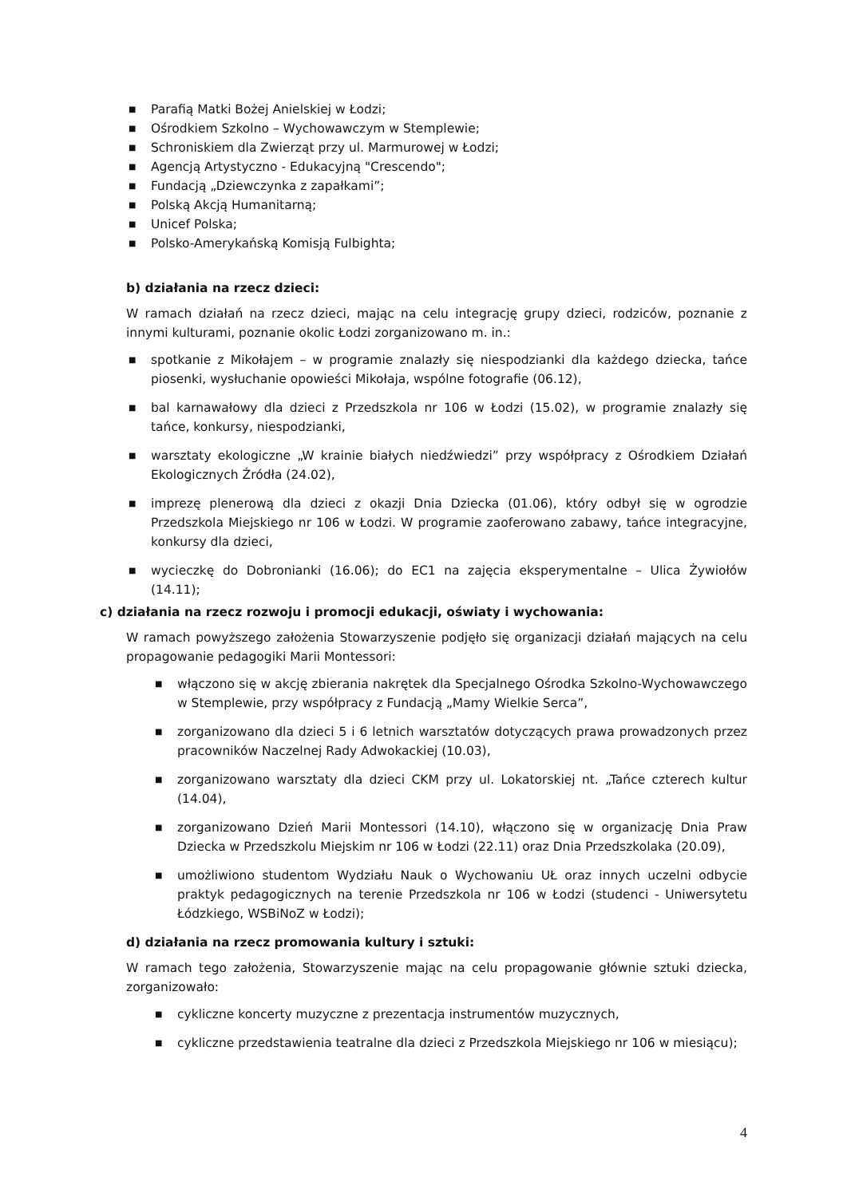■ Parafią Matki Bożej Anielskiej w Łodzi;
■ Ośrodkiem Szkolno – Wychowawczym w Stemplewie;
■ Schroniskiem dla Zwierząt przy ul. Marmurowej w Łodzi;
■ Agencją Artystyczno - Edukacyjną "Crescendo";
■ Fundacją „Dziewczynka z zapałkami”;
■ Polską Akcją Humanitarną;
■ Unicef Polska;
■ Polsko-Amerykańską Komisją Fulbighta;
b) działania na rzecz dzieci:
W ramach działań na rzecz dzieci, mając na celu integrację grupy dzieci, rodziców, poznanie z innymi kulturami, poznanie okolic Łodzi zorganizowano m. in.:
■ spotkanie z Mikołajem – w programie znalazły się niespodzianki dla każdego dziecka, tańce piosenki, wysłuchanie opowieści Mikołaja, wspólne fotografie (06.12),
■ bal karnawałowy dla dzieci z Przedszkola nr 106 w Łodzi (15.02), w programie znalazły się tańce, konkursy, niespodzianki,
■ warsztaty ekologiczne „W krainie białych niedźwiedzi” przy współpracy z Ośrodkiem Działań Ekologicznych Źródła (24.02),
■ imprezę plenerową dla dzieci z okazji Dnia Dziecka (01.06), który odbył się w ogrodzie Przedszkola Miejskiego nr 106 w Łodzi. W programie zaoferowano zabawy, tańce integracyjne, konkursy dla dzieci,
■ wycieczkę do Dobronianki (16.06); do EC1 na zajęcia eksperymentalne – Ulica Żywiołów (14.11);
c) działania na rzecz rozwoju i promocji edukacji, oświaty i wychowania:
W ramach powyższego założenia Stowarzyszenie podjęło się organizacji działań mających na celu propagowanie pedagogiki Marii Montessori:
■ włączono się w akcję zbierania nakrętek dla Specjalnego Ośrodka Szkolno-Wychowawczego w Stemplewie, przy współpracy z Fundacją „Mamy Wielkie Serca”,
■ zorganizowano dla dzieci 5 i 6 letnich warsztatów dotyczących prawa prowadzonych przez pracowników Naczelnej Rady Adwokackiej (10.03),
■ zorganizowano warsztaty dla dzieci CKM przy ul. Lokatorskiej nt. „Tańce czterech kultur (14.04),
■ zorganizowano Dzień Marii Montessori (14.10), włączono się w organizację Dnia Praw Dziecka w Przedszkolu Miejskim nr 106 w Łodzi (22.11) oraz Dnia Przedszkolaka (20.09),
■ umożliwiono studentom Wydziału Nauk o Wychowaniu UŁ oraz innych uczelni odbycie praktyk pedagogicznych na terenie Przedszkola nr 106 w Łodzi (studenci - Uniwersytetu Łódzkiego, WSBiNoZ w Łodzi);
d) działania na rzecz promowania kultury i sztuki:
W ramach tego założenia, Stowarzyszenie mając na celu propagowanie głównie sztuki dziecka, zorganizowało:
■ cykliczne koncerty muzyczne z prezentacja instrumentów muzycznych,
■ cykliczne przedstawienia teatralne dla dzieci z Przedszkola Miejskiego nr 106 w miesiącu);
4